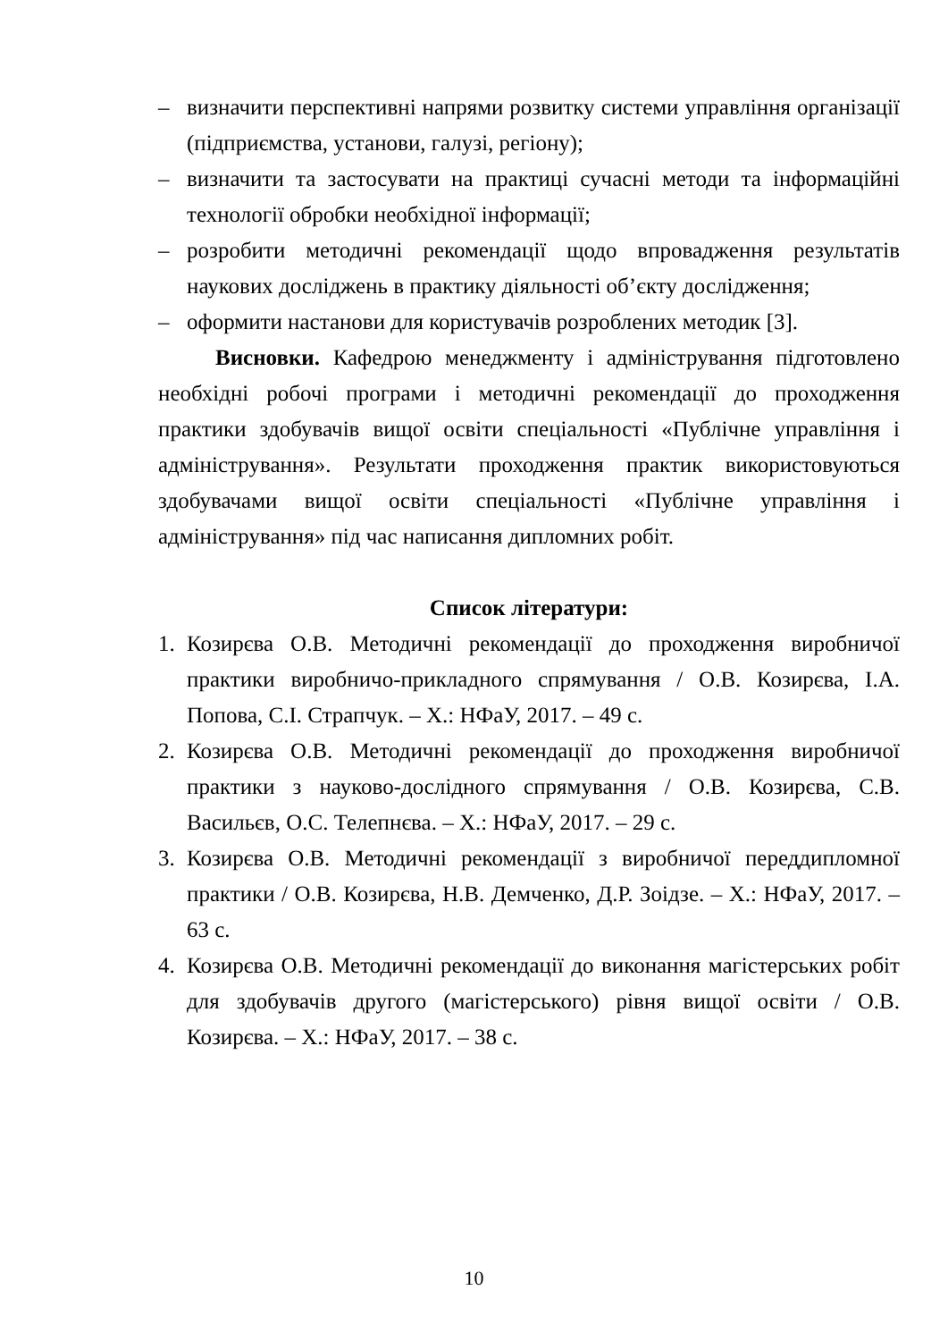– визначити перспективні напрями розвитку системи управління організації (підприємства, установи, галузі, регіону);
– визначити та застосувати на практиці сучасні методи та інформаційні технології обробки необхідної інформації;
– розробити методичні рекомендації щодо впровадження результатів наукових досліджень в практику діяльності об’єкту дослідження;
– оформити настанови для користувачів розроблених методик [3].
Висновки. Кафедрою менеджменту і адміністрування підготовлено необхідні робочі програми і методичні рекомендації до проходження практики здобувачів вищої освіти спеціальності «Публічне управління і адміністрування». Результати проходження практик використовуються здобувачами вищої освіти спеціальності «Публічне управління і адміністрування» під час написання дипломних робіт.
Список літератури:
1. Козирєва О.В. Методичні рекомендації до проходження виробничої практики виробничо-прикладного спрямування / О.В. Козирєва, І.А. Попова, С.І. Страпчук. – Х.: НФаУ, 2017. – 49 с.
2. Козирєва О.В. Методичні рекомендації до проходження виробничої практики з науково-дослідного спрямування / О.В. Козирєва, С.В. Васильєв, О.С. Телепнєва. – Х.: НФаУ, 2017. – 29 с.
3. Козирєва О.В. Методичні рекомендації з виробничої переддипломної практики / О.В. Козирєва, Н.В. Демченко, Д.Р. Зоідзе. – Х.: НФаУ, 2017. – 63 с.
4. Козирєва О.В. Методичні рекомендації до виконання магістерських робіт для здобувачів другого (магістерського) рівня вищої освіти / О.В. Козирєва. – Х.: НФаУ, 2017. – 38 с.
10